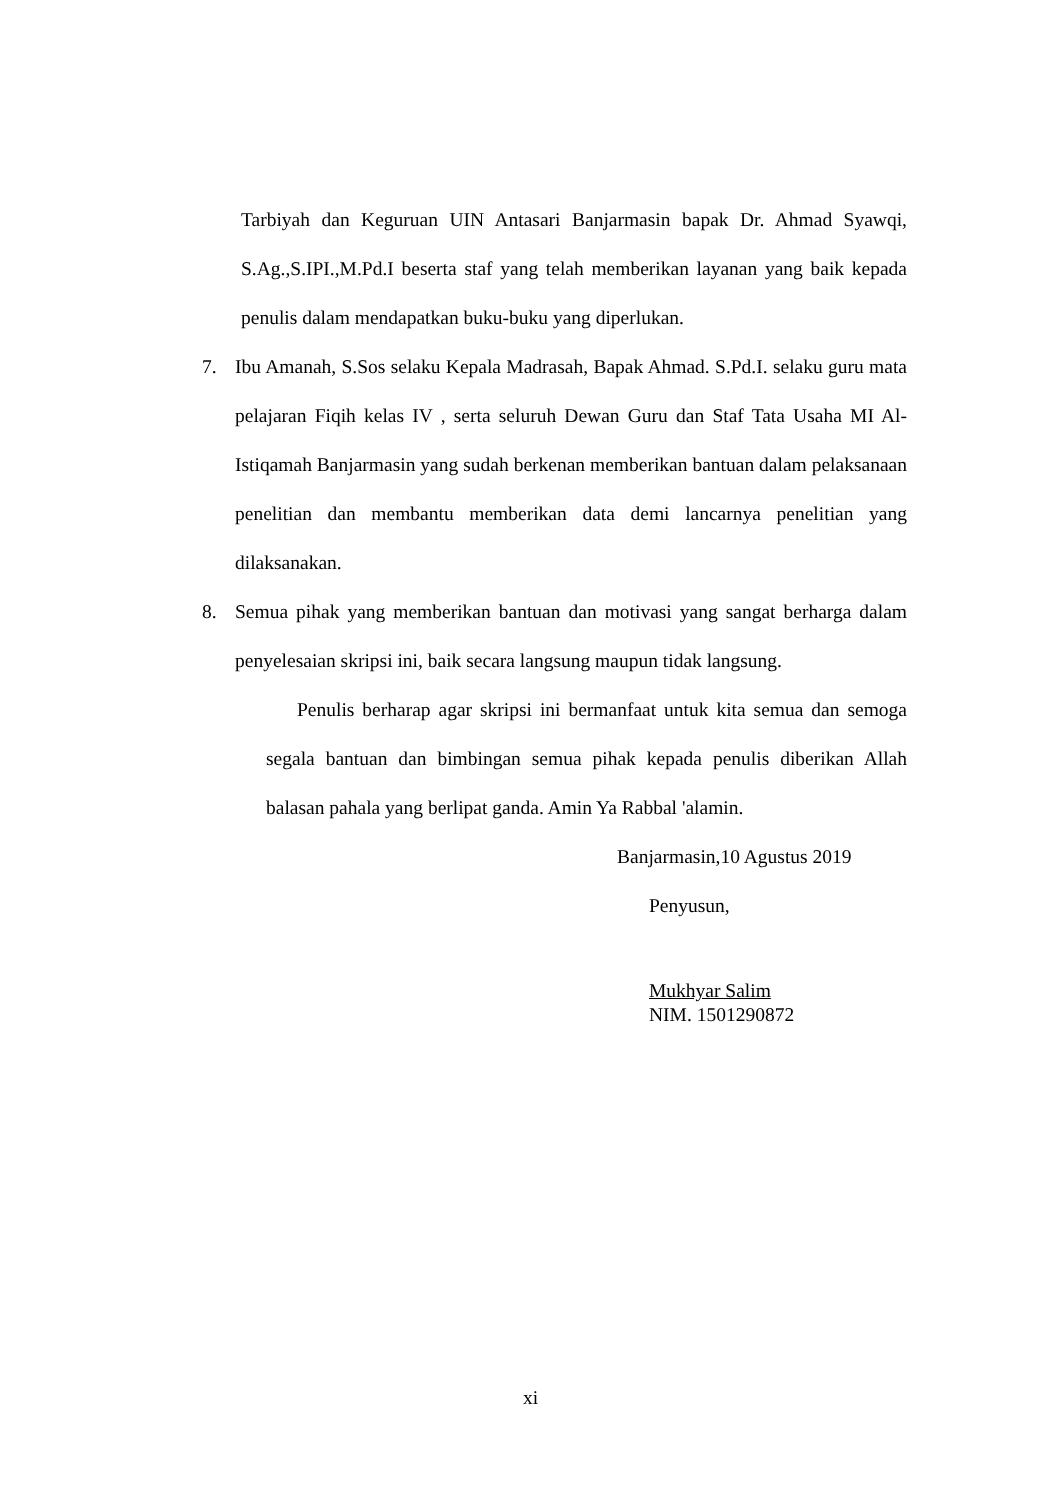Tarbiyah dan Keguruan UIN Antasari Banjarmasin bapak Dr. Ahmad Syawqi, S.Ag.,S.IPI.,M.Pd.I beserta staf yang telah memberikan layanan yang baik kepada penulis dalam mendapatkan buku-buku yang diperlukan.
7. Ibu Amanah, S.Sos selaku Kepala Madrasah, Bapak Ahmad. S.Pd.I. selaku guru mata pelajaran Fiqih kelas IV , serta seluruh Dewan Guru dan Staf Tata Usaha MI Al-Istiqamah Banjarmasin yang sudah berkenan memberikan bantuan dalam pelaksanaan penelitian dan membantu memberikan data demi lancarnya penelitian yang dilaksanakan.
8. Semua pihak yang memberikan bantuan dan motivasi yang sangat berharga dalam penyelesaian skripsi ini, baik secara langsung maupun tidak langsung.
Penulis berharap agar skripsi ini bermanfaat untuk kita semua dan semoga segala bantuan dan bimbingan semua pihak kepada penulis diberikan Allah balasan pahala yang berlipat ganda. Amin Ya Rabbal 'alamin.
Banjarmasin,10 Agustus 2019
Penyusun,
Mukhyar Salim
NIM. 1501290872
xi